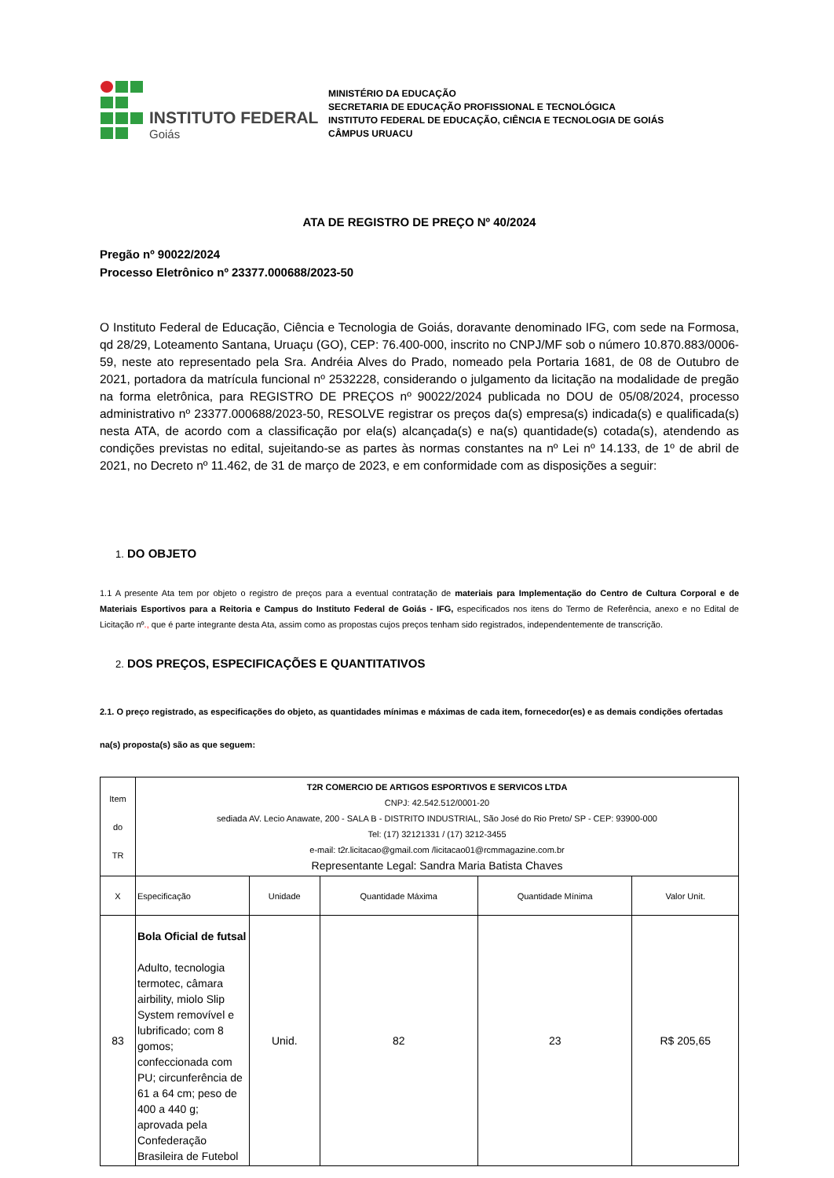INSTITUTO FEDERAL
Goiás
MINISTÉRIO DA EDUCAÇÃO
SECRETARIA DE EDUCAÇÃO PROFISSIONAL E TECNOLÓGICA
INSTITUTO FEDERAL DE EDUCAÇÃO, CIÊNCIA E TECNOLOGIA DE GOIÁS
CÂMPUS URUACU
ATA DE REGISTRO DE PREÇO Nº 40/2024
Pregão nº 90022/2024
Processo Eletrônico nº 23377.000688/2023-50
O Instituto Federal de Educação, Ciência e Tecnologia de Goiás, doravante denominado IFG, com sede na Formosa, qd 28/29, Loteamento Santana, Uruaçu (GO), CEP: 76.400-000, inscrito no CNPJ/MF sob o número 10.870.883/0006-59, neste ato representado pela Sra. Andréia Alves do Prado, nomeado pela Portaria 1681, de 08 de Outubro de 2021, portadora da matrícula funcional nº 2532228, considerando o julgamento da licitação na modalidade de pregão na forma eletrônica, para REGISTRO DE PREÇOS nº 90022/2024 publicada no DOU de 05/08/2024, processo administrativo nº 23377.000688/2023-50, RESOLVE registrar os preços da(s) empresa(s) indicada(s) e qualificada(s) nesta ATA, de acordo com a classificação por ela(s) alcançada(s) e na(s) quantidade(s) cotada(s), atendendo as condições previstas no edital, sujeitando-se as partes às normas constantes na nº Lei nº 14.133, de 1º de abril de 2021, no Decreto nº 11.462, de 31 de março de 2023, e em conformidade com as disposições a seguir:
1. DO OBJETO
1.1 A presente Ata tem por objeto o registro de preços para a eventual contratação de materiais para Implementação do Centro de Cultura Corporal e de Materiais Esportivos para a Reitoria e Campus do Instituto Federal de Goiás - IFG, especificados nos itens do Termo de Referência, anexo e no Edital de Licitação nº., que é parte integrante desta Ata, assim como as propostas cujos preços tenham sido registrados, independentemente de transcrição.
2. DOS PREÇOS, ESPECIFICAÇÕES E QUANTITATIVOS
2.1. O preço registrado, as especificações do objeto, as quantidades mínimas e máximas de cada item, fornecedor(es) e as demais condições ofertadas
na(s) proposta(s) são as que seguem:
| Item do TR | T2R COMERCIO DE ARTIGOS ESPORTIVOS E SERVICOS LTDA CNPJ: 42.542.512/0001-20 sediada AV. Lecio Anawate, 200 - SALA B - DISTRITO INDUSTRIAL, São José do Rio Preto/ SP - CEP: 93900-000 Tel: (17) 32121331 / (17) 3212-3455 e-mail: t2r.licitacao@gmail.com /licitacao01@rcmmagazine.com.br Representante Legal: Sandra Maria Batista Chaves | | | | |
| X | Especificação | Unidade | Quantidade Máxima | Quantidade Mínima | Valor Unit. |
| 83 | Bola Oficial de futsal Adulto, tecnologia termotec, câmara airbility, miolo Slip System removível e lubrificado; com 8 gomos; confeccionada com PU; circunferência de 61 a 64 cm; peso de 400 a 440 g; aprovada pela Confederação Brasileira de Futebol | Unid. | 82 | 23 | R$ 205,65 |